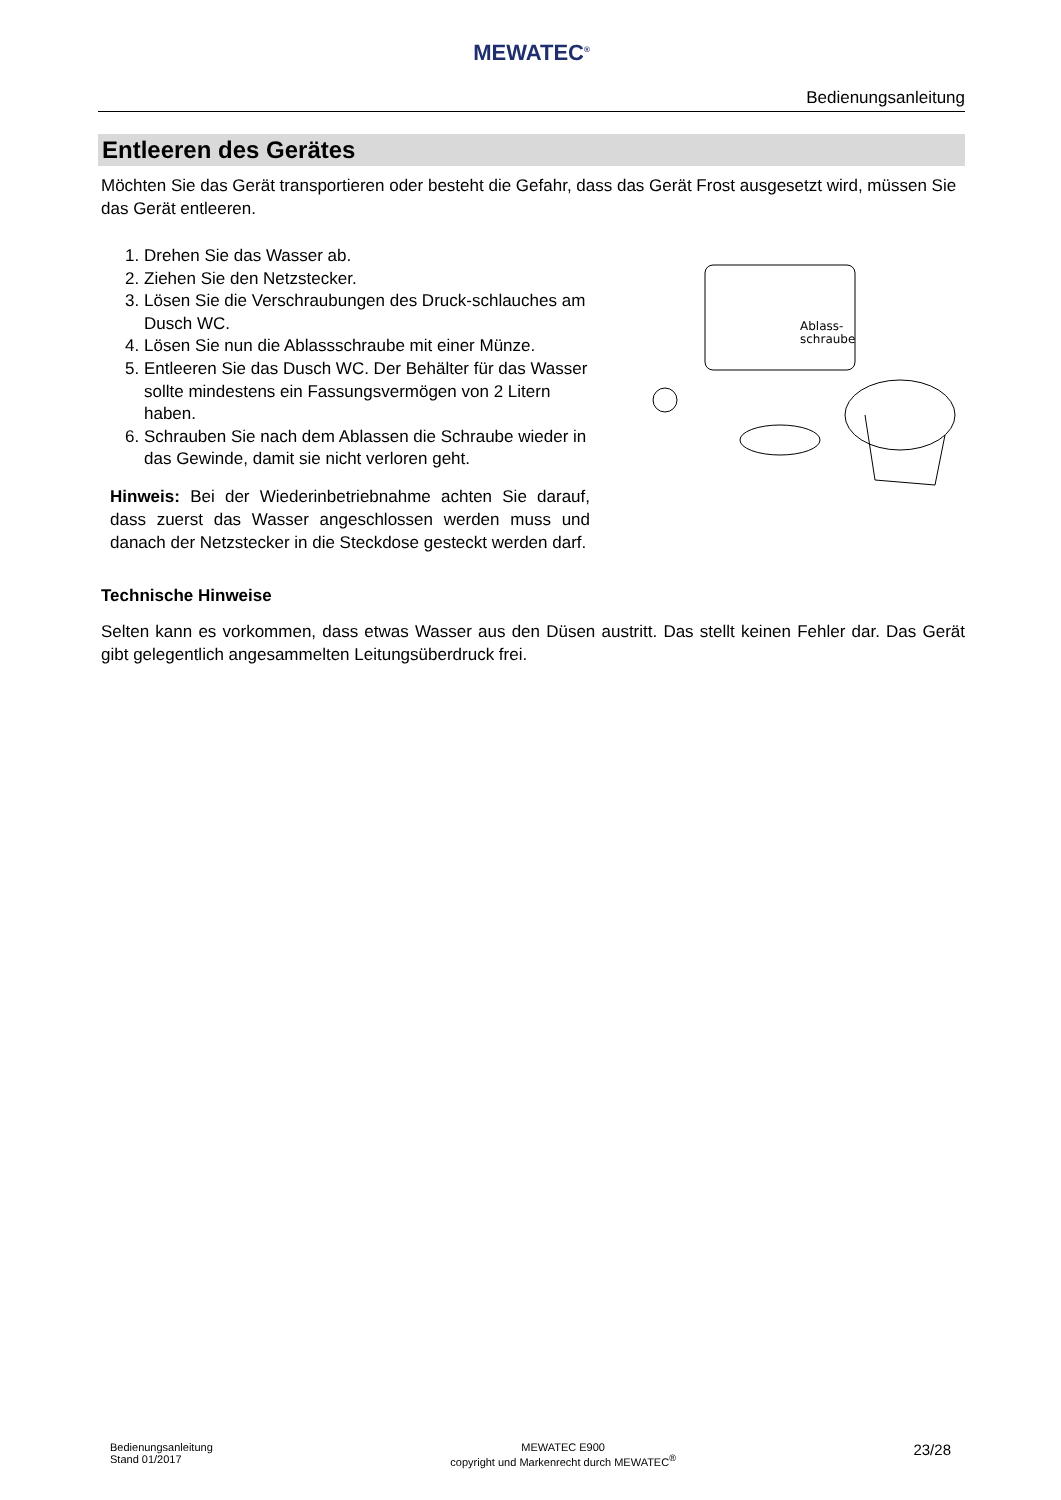MEWATEC<sup>®</sup>
Bedienungsanleitung
Entleeren des Gerätes
Möchten Sie das Gerät transportieren oder besteht die Gefahr, dass das Gerät Frost ausgesetzt wird, müssen Sie das Gerät entleeren.
1. Drehen Sie das Wasser ab.
2. Ziehen Sie den Netzstecker.
3. Lösen Sie die Verschraubungen des Druck-schlauches am Dusch WC.
4. Lösen Sie nun die Ablassschraube mit einer Münze.
5. Entleeren Sie das Dusch WC. Der Behälter für das Wasser sollte mindestens ein Fassungsvermögen von 2 Litern haben.
6. Schrauben Sie nach dem Ablassen die Schraube wieder in das Gewinde, damit sie nicht verloren geht.
Hinweis: Bei der Wiederinbetriebnahme achten Sie darauf, dass zuerst das Wasser angeschlossen werden muss und danach der Netzstecker in die Steckdose gesteckt werden darf.
Ablass-
schraube
Technische Hinweise
Selten kann es vorkommen, dass etwas Wasser aus den Düsen austritt. Das stellt keinen Fehler dar. Das Gerät gibt gelegentlich angesammelten Leitungsüberdruck frei.
Bedienungsanleitung
Stand 01/2017
MEWATEC E900
copyright und Markenrecht durch MEWATEC<sup>®</sup>
23/28